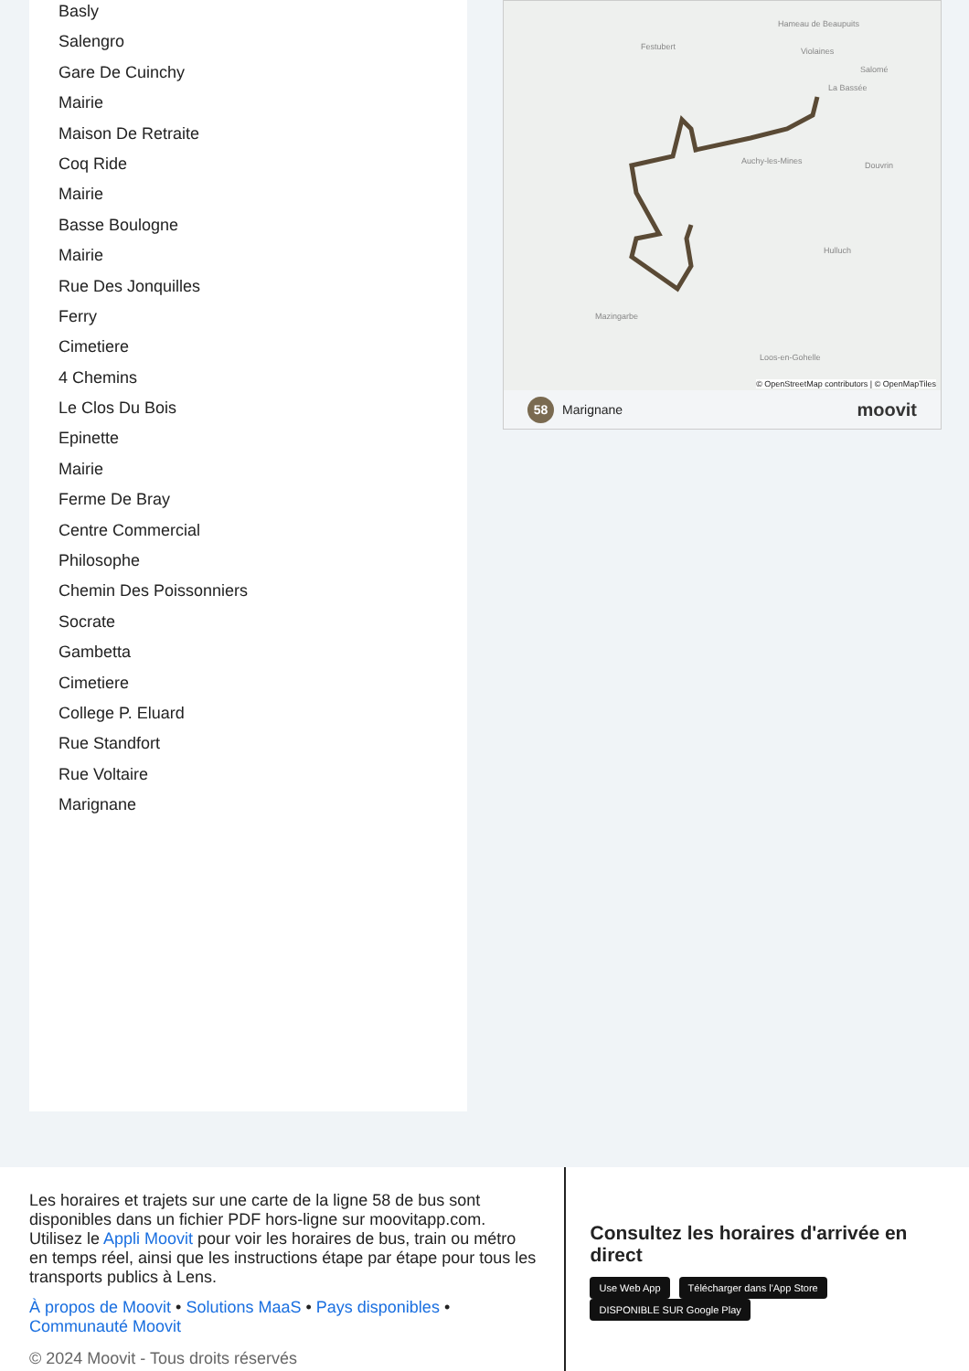Basly
Salengro
Gare De Cuinchy
Mairie
Maison De Retraite
Coq Ride
Mairie
Basse Boulogne
Mairie
Rue Des Jonquilles
Ferry
Cimetiere
4 Chemins
Le Clos Du Bois
Epinette
Mairie
Ferme De Bray
Centre Commercial
Philosophe
Chemin Des Poissonniers
Socrate
Gambetta
Cimetiere
College P. Eluard
Rue Standfort
Rue Voltaire
Marignane
Hameau de Beaupuits
Festubert Violaines
Salomé
La Bassée
Auchy-les-Mines Douvrin
Hulluch
Mazingarbe
Loos-en-Gohelle
© OpenStreetMap contributors | © OpenMapTiles
58 Marignane moovit
Les horaires et trajets sur une carte de la ligne 58 de bus sont disponibles dans un fichier PDF hors-ligne sur moovitapp.com. Utilisez le Appli Moovit pour voir les horaires de bus, train ou métro en temps réel, ainsi que les instructions étape par étape pour tous les transports publics à Lens.
À propos de Moovit • Solutions MaaS • Pays disponibles • Communauté Moovit
© 2024 Moovit - Tous droits réservés
Consultez les horaires d'arrivée en direct
Use Web App Télécharger dans l'App Store DISPONIBLE SUR Google Play